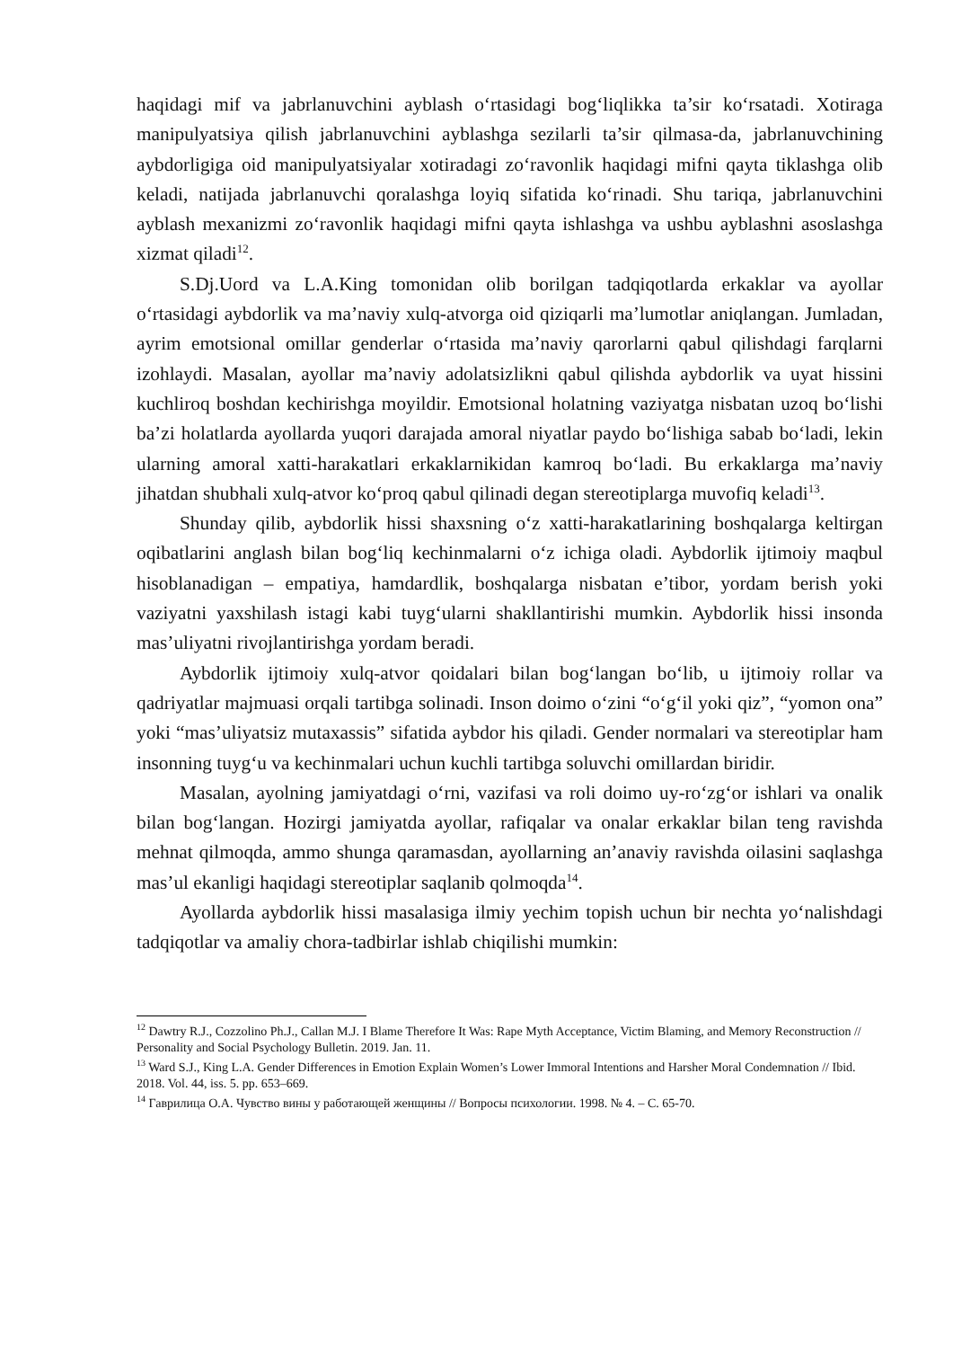haqidagi mif va jabrlanuvchini ayblash o‘rtasidagi bog‘liqlikka ta’sir ko‘rsatadi. Xotiraga manipulyatsiya qilish jabrlanuvchini ayblashga sezilarli ta’sir qilmasa-da, jabrlanuvchining aybdorligiga oid manipulyatsiyalar xotiradagi zo‘ravonlik haqidagi mifni qayta tiklashga olib keladi, natijada jabrlanuvchi qoralashga loyiq sifatida ko‘rinadi. Shu tariqa, jabrlanuvchini ayblash mexanizmi zo‘ravonlik haqidagi mifni qayta ishlashga va ushbu ayblashni asoslashga xizmat qiladi<sup>12</sup>.
S.Dj.Uord va L.A.King tomonidan olib borilgan tadqiqotlarda erkaklar va ayollar o‘rtasidagi aybdorlik va ma’naviy xulq-atvorga oid qiziqarli ma’lumotlar aniqlangan. Jumladan, ayrim emotsional omillar genderlar o‘rtasida ma’naviy qarorlarni qabul qilishdagi farqlarni izohlaydi. Masalan, ayollar ma’naviy adolatsizlikni qabul qilishda aybdorlik va uyat hissini kuchliroq boshdan kechirishga moyildir. Emotsional holatning vaziyatga nisbatan uzoq bo‘lishi ba’zi holatlarda ayollarda yuqori darajada amoral niyatlar paydo bo‘lishiga sabab bo‘ladi, lekin ularning amoral xatti-harakatlari erkaklarnikidan kamroq bo‘ladi. Bu erkaklarga ma’naviy jihatdan shubhali xulq-atvor ko‘proq qabul qilinadi degan stereotiplarga muvofiq keladi<sup>13</sup>.
Shunday qilib, aybdorlik hissi shaxsning o‘z xatti-harakatlarining boshqalarga keltirgan oqibatlarini anglash bilan bog‘liq kechinmalarni o‘z ichiga oladi. Aybdorlik ijtimoiy maqbul hisoblanadigan – empatiya, hamdardlik, boshqalarga nisbatan e’tibor, yordam berish yoki vaziyatni yaxshilash istagi kabi tuyg‘ularni shakllantirishi mumkin. Aybdorlik hissi insonda mas’uliyatni rivojlantirishga yordam beradi.
Aybdorlik ijtimoiy xulq-atvor qoidalari bilan bog‘langan bo‘lib, u ijtimoiy rollar va qadriyatlar majmuasi orqali tartibga solinadi. Inson doimo o‘zini “o‘g‘il yoki qiz”, “yomon ona” yoki “mas’uliyatsiz mutaxassis” sifatida aybdor his qiladi. Gender normalari va stereotiplar ham insonning tuyg‘u va kechinmalari uchun kuchli tartibga soluvchi omillardan biridir.
Masalan, ayolning jamiyatdagi o‘rni, vazifasi va roli doimo uy-ro‘zg‘or ishlari va onalik bilan bog‘langan. Hozirgi jamiyatda ayollar, rafiqalar va onalar erkaklar bilan teng ravishda mehnat qilmoqda, ammo shunga qaramasdan, ayollarning an’anaviy ravishda oilasini saqlashga mas’ul ekanligi haqidagi stereotiplar saqlanib qolmoqda<sup>14</sup>.
Ayollarda aybdorlik hissi masalasiga ilmiy yechim topish uchun bir nechta yo‘nalishdagi tadqiqotlar va amaliy chora-tadbirlar ishlab chiqilishi mumkin:
<sup>12</sup> Dawtry R.J., Cozzolino Ph.J., Callan M.J. I Blame Therefore It Was: Rape Myth Acceptance, Victim Blaming, and Memory Reconstruction // Personality and Social Psychology Bulletin. 2019. Jan. 11.
<sup>13</sup> Ward S.J., King L.A. Gender Differences in Emotion Explain Women’s Lower Immoral Intentions and Harsher Moral Condemnation // Ibid. 2018. Vol. 44, iss. 5. pp. 653–669.
<sup>14</sup> Гаврилица О.А. Чувство вины у работающей женщины // Вопросы психологии. 1998. № 4. – С. 65-70.